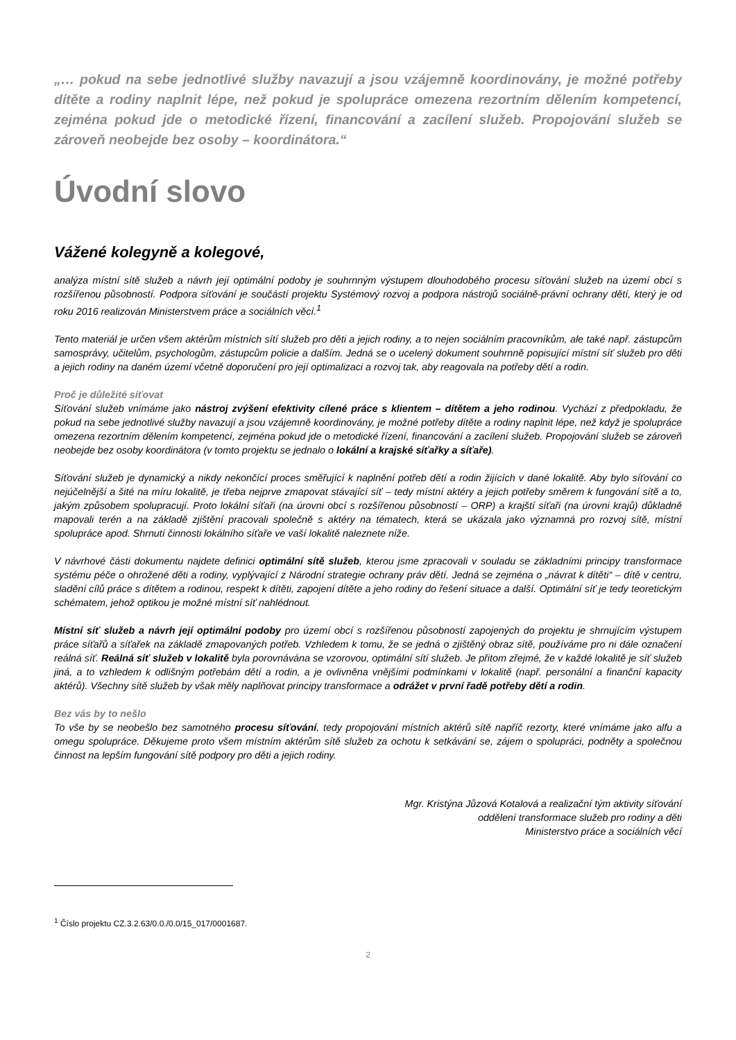„… pokud na sebe jednotlivé služby navazují a jsou vzájemně koordinovány, je možné potřeby dítěte a rodiny naplnit lépe, než pokud je spolupráce omezena rezortním dělením kompetencí, zejména pokud jde o metodické řízení, financování a zacílení služeb. Propojování služeb se zároveň neobejde bez osoby – koordinátora.“
Úvodní slovo
Vážené kolegyně a kolegové,
analýza místní sítě služeb a návrh její optimální podoby je souhrnným výstupem dlouhodobého procesu síťování služeb na území obcí s rozšířenou působností. Podpora síťování je součástí projektu Systémový rozvoj a podpora nástrojů sociálně-právní ochrany dětí, který je od roku 2016 realizován Ministerstvem práce a sociálních věcí.<sup>1</sup>
Tento materiál je určen všem aktérům místních sítí služeb pro děti a jejich rodiny, a to nejen sociálním pracovníkům, ale také např. zástupcům samosprávy, učitelům, psychologům, zástupcům policie a dalším. Jedná se o ucelený dokument souhrnně popisující místní síť služeb pro děti a jejich rodiny na daném území včetně doporučení pro její optimalizaci a rozvoj tak, aby reagovala na potřeby dětí a rodin.
Proč je důležité síťovat
Síťování služeb vnímáme jako nástroj zvýšení efektivity cílené práce s klientem – dítětem a jeho rodinou. Vychází z předpokladu, že pokud na sebe jednotlivé služby navazují a jsou vzájemně koordinovány, je možné potřeby dítěte a rodiny naplnit lépe, než když je spolupráce omezena rezortním dělením kompetencí, zejména pokud jde o metodické řízení, financování a zacílení služeb. Propojování služeb se zároveň neobejde bez osoby koordinátora (v tomto projektu se jednalo o lokální a krajské síťařky a síťaře).
Síťování služeb je dynamický a nikdy nekončící proces směřující k naplnění potřeb dětí a rodin žijících v dané lokalitě. Aby bylo síťování co nejúčelnější a šité na míru lokalitě, je třeba nejprve zmapovat stávající síť – tedy místní aktéry a jejich potřeby směrem k fungování sítě a to, jakým způsobem spolupracují. Proto lokální síťaři (na úrovni obcí s rozšířenou působností – ORP) a krajští síťaři (na úrovni krajů) důkladně mapovali terén a na základě zjištění pracovali společně s aktéry na tématech, která se ukázala jako významná pro rozvoj sítě, místní spolupráce apod. Shrnutí činnosti lokálního síťaře ve vaší lokalitě naleznete níže.
V návrhové části dokumentu najdete definici optimální sítě služeb, kterou jsme zpracovali v souladu se základními principy transformace systému péče o ohrožené děti a rodiny, vyplývající z Národní strategie ochrany práv dětí. Jedná se zejména o „návrat k dítěti“ – dítě v centru, sladění cílů práce s dítětem a rodinou, respekt k dítěti, zapojení dítěte a jeho rodiny do řešení situace a další. Optimální síť je tedy teoretickým schématem, jehož optikou je možné místní síť nahlédnout.
Místní síť služeb a návrh její optimální podoby pro území obcí s rozšířenou působností zapojených do projektu je shrnujícím výstupem práce síťařů a síťařek na základě zmapovaných potřeb. Vzhledem k tomu, že se jedná o zjištěný obraz sítě, používáme pro ni dále označení reálná síť. Reálná síť služeb v lokalitě byla porovnávána se vzorovou, optimální sítí služeb. Je přitom zřejmé, že v každé lokalitě je síť služeb jiná, a to vzhledem k odlišným potřebám dětí a rodin, a je ovlivněna vnějšími podmínkami v lokalitě (např. personální a finanční kapacity aktérů). Všechny sítě služeb by však měly naplňovat principy transformace a odrážet v první řadě potřeby dětí a rodin.
Bez vás by to nešlo
To vše by se neobešlo bez samotného procesu síťování, tedy propojování místních aktérů sítě napříč rezorty, které vnímáme jako alfu a omegu spolupráce. Děkujeme proto všem místním aktérům sítě služeb za ochotu k setkávání se, zájem o spolupráci, podněty a společnou činnost na lepším fungování sítě podpory pro děti a jejich rodiny.
Mgr. Kristýna Jůzová Kotalová a realizační tým aktivity síťování
oddělení transformace služeb pro rodiny a děti
Ministerstvo práce a sociálních věcí
<sup>1</sup> Číslo projektu CZ.3.2.63/0.0./0.0/15_017/0001687.
2